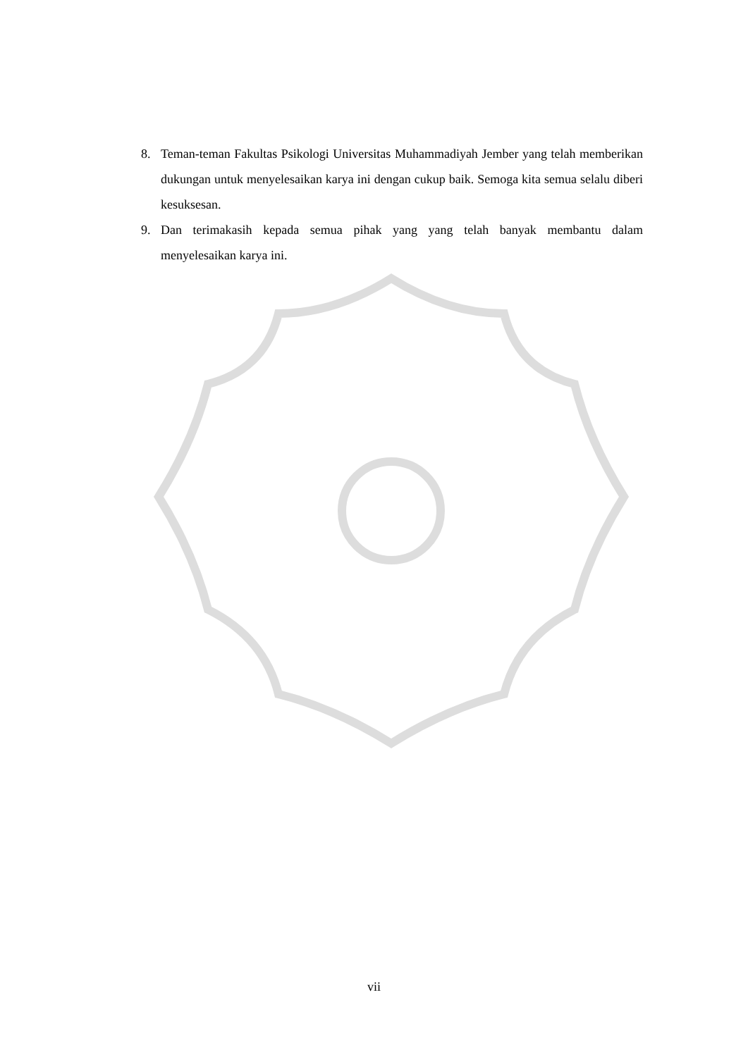8. Teman-teman Fakultas Psikologi Universitas Muhammadiyah Jember yang telah memberikan dukungan untuk menyelesaikan karya ini dengan cukup baik. Semoga kita semua selalu diberi kesuksesan.
9. Dan terimakasih kepada semua pihak yang yang telah banyak membantu dalam menyelesaikan karya ini.
vii